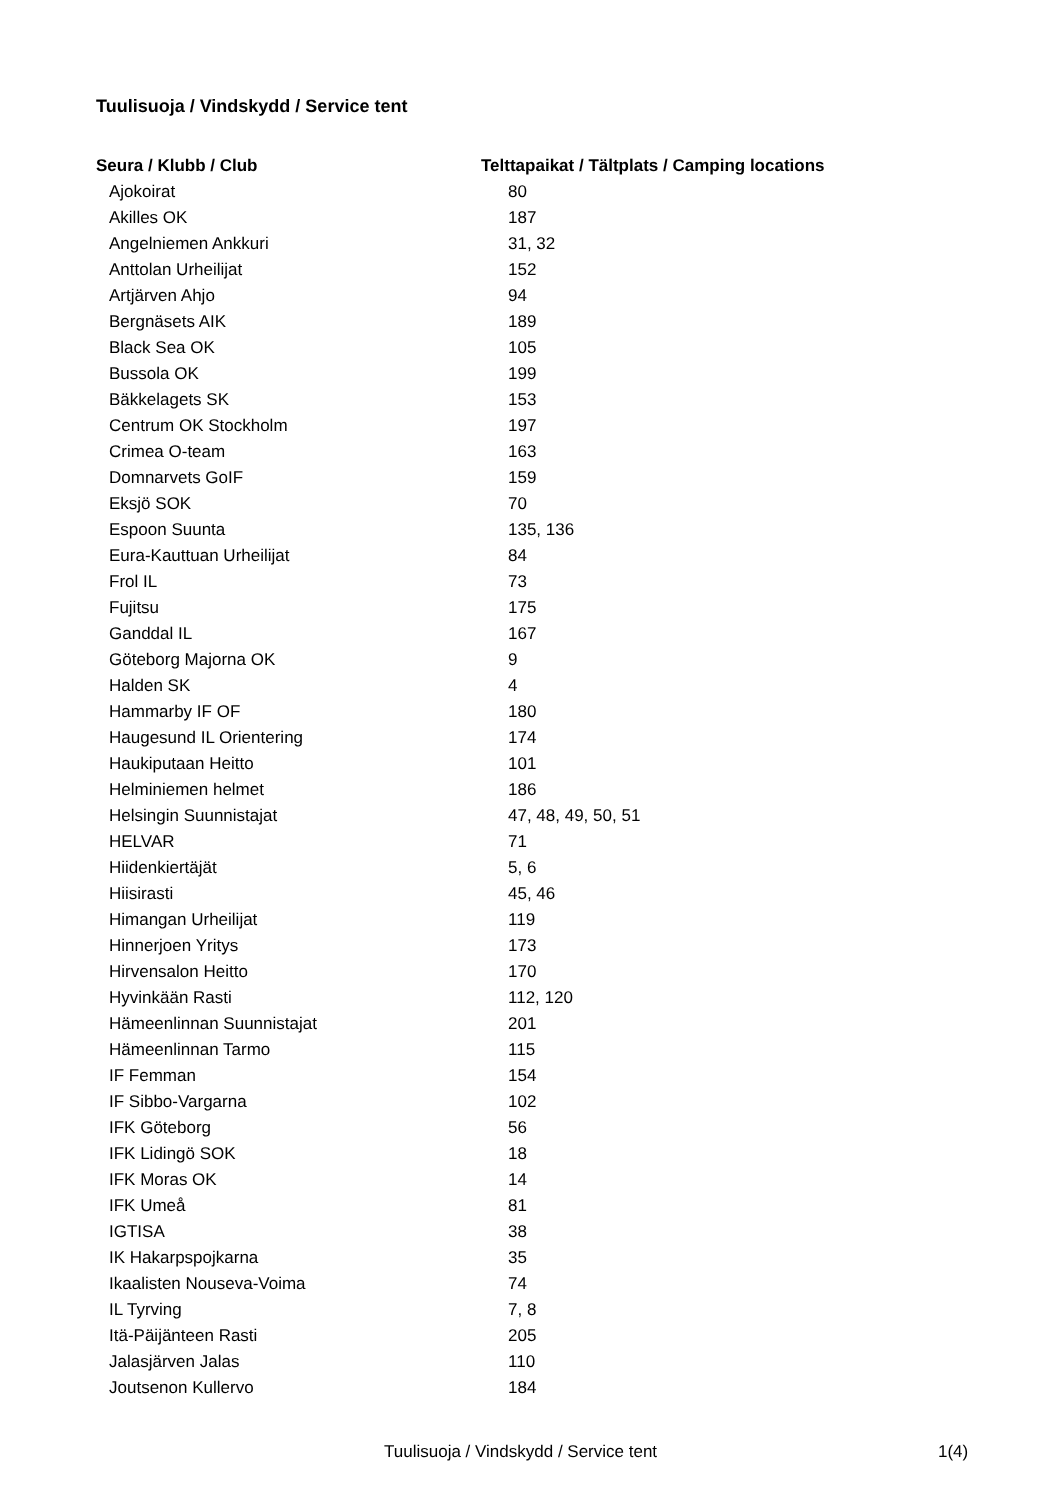Tuulisuoja / Vindskydd / Service tent
| Seura / Klubb / Club | Telttapaikat / Tältplats / Camping locations |
| --- | --- |
| Ajokoirat | 80 |
| Akilles OK | 187 |
| Angelniemen Ankkuri | 31, 32 |
| Anttolan Urheilijat | 152 |
| Artjärven Ahjo | 94 |
| Bergnäsets AIK | 189 |
| Black Sea OK | 105 |
| Bussola OK | 199 |
| Bäkkelagets SK | 153 |
| Centrum OK Stockholm | 197 |
| Crimea O-team | 163 |
| Domnarvets GoIF | 159 |
| Eksjö SOK | 70 |
| Espoon Suunta | 135, 136 |
| Eura-Kauttuan Urheilijat | 84 |
| Frol IL | 73 |
| Fujitsu | 175 |
| Ganddal IL | 167 |
| Göteborg Majorna OK | 9 |
| Halden SK | 4 |
| Hammarby IF OF | 180 |
| Haugesund IL Orientering | 174 |
| Haukiputaan Heitto | 101 |
| Helminiemen helmet | 186 |
| Helsingin Suunnistajat | 47, 48, 49, 50, 51 |
| HELVAR | 71 |
| Hiidenkiertäjät | 5, 6 |
| Hiisirasti | 45, 46 |
| Himangan Urheilijat | 119 |
| Hinnerjoen Yritys | 173 |
| Hirvensalon Heitto | 170 |
| Hyvinkään Rasti | 112, 120 |
| Hämeenlinnan Suunnistajat | 201 |
| Hämeenlinnan Tarmo | 115 |
| IF Femman | 154 |
| IF Sibbo-Vargarna | 102 |
| IFK Göteborg | 56 |
| IFK Lidingö SOK | 18 |
| IFK Moras OK | 14 |
| IFK Umeå | 81 |
| IGTISA | 38 |
| IK Hakarpspojkarna | 35 |
| Ikaalisten Nouseva-Voima | 74 |
| IL Tyrving | 7, 8 |
| Itä-Päijänteen Rasti | 205 |
| Jalasjärven Jalas | 110 |
| Joutsenon Kullervo | 184 |
Tuulisuoja / Vindskydd / Service tent 1(4)